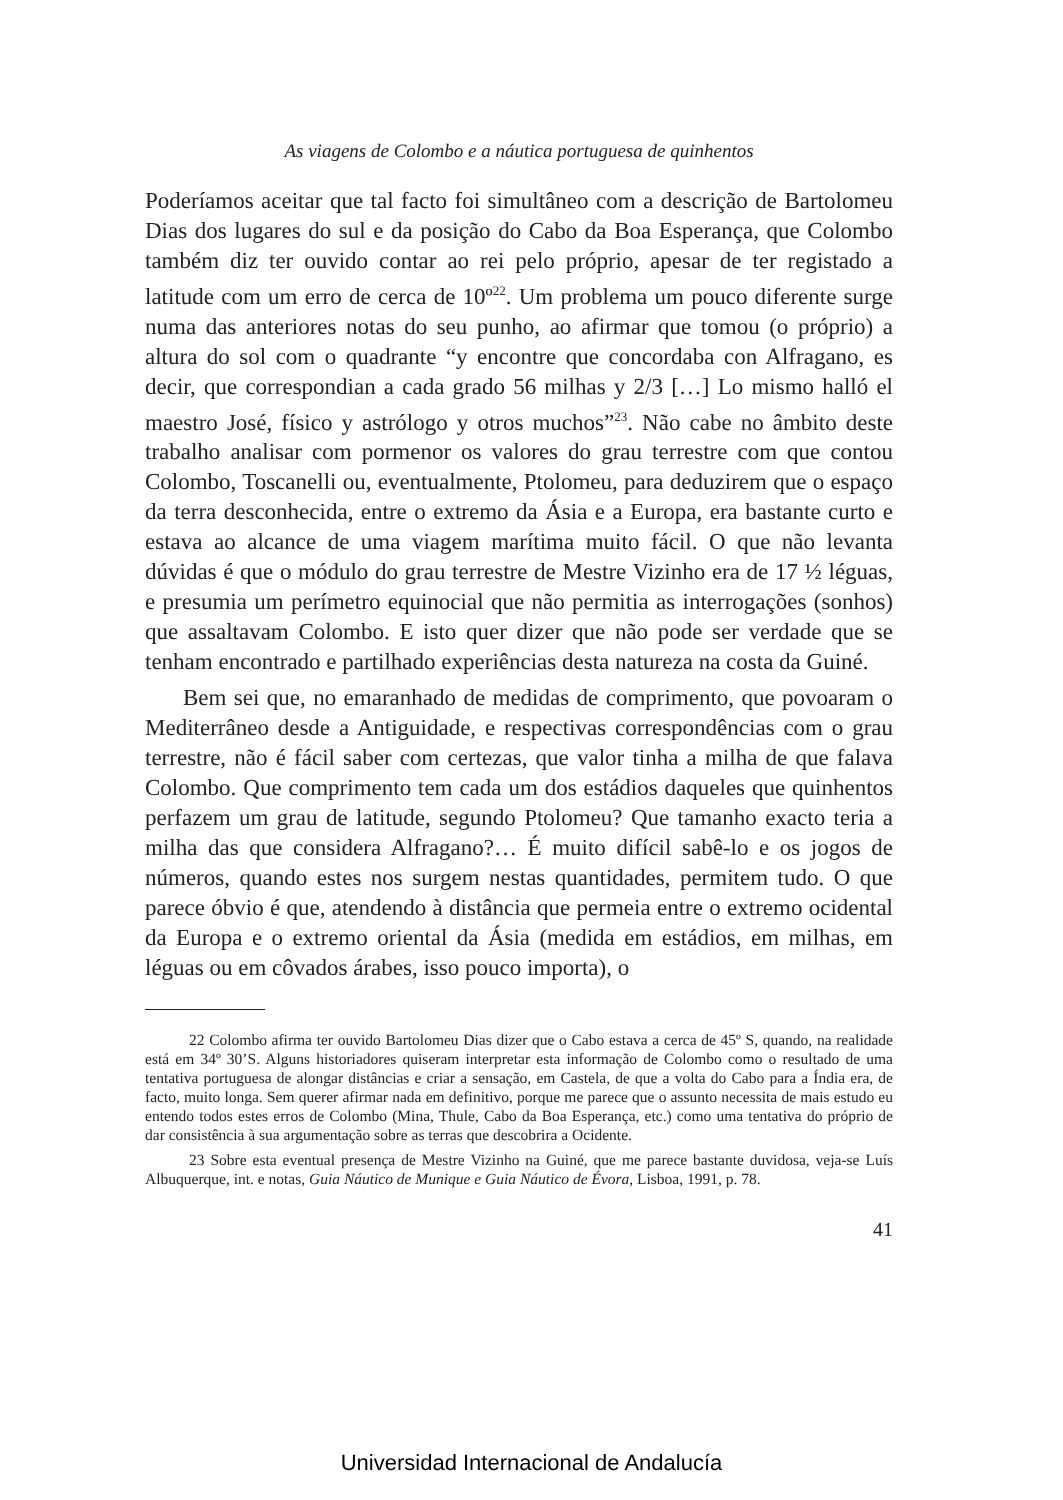As viagens de Colombo e a náutica portuguesa de quinhentos
Poderíamos aceitar que tal facto foi simultâneo com a descrição de Bartolomeu Dias dos lugares do sul e da posição do Cabo da Boa Esperança, que Colombo também diz ter ouvido contar ao rei pelo próprio, apesar de ter registado a latitude com um erro de cerca de 10º<sup>22</sup>. Um problema um pouco diferente surge numa das anteriores notas do seu punho, ao afirmar que tomou (o próprio) a altura do sol com o quadrante “y encontre que concordaba con Alfragano, es decir, que correspondian a cada grado 56 milhas y 2/3 […] Lo mismo halló el maestro José, físico y astrólogo y otros muchos”<sup>23</sup>. Não cabe no âmbito deste trabalho analisar com pormenor os valores do grau terrestre com que contou Colombo, Toscanelli ou, eventualmente, Ptolomeu, para deduzirem que o espaço da terra desconhecida, entre o extremo da Ásia e a Europa, era bastante curto e estava ao alcance de uma viagem marítima muito fácil. O que não levanta dúvidas é que o módulo do grau terrestre de Mestre Vizinho era de 17 ½ léguas, e presumia um perímetro equinocial que não permitia as interrogações (sonhos) que assaltavam Colombo. E isto quer dizer que não pode ser verdade que se tenham encontrado e partilhado experiências desta natureza na costa da Guiné.
Bem sei que, no emaranhado de medidas de comprimento, que povoaram o Mediterrâneo desde a Antiguidade, e respectivas correspondências com o grau terrestre, não é fácil saber com certezas, que valor tinha a milha de que falava Colombo. Que comprimento tem cada um dos estádios daqueles que quinhentos perfazem um grau de latitude, segundo Ptolomeu? Que tamanho exacto teria a milha das que considera Alfragano?… É muito difícil sabê-lo e os jogos de números, quando estes nos surgem nestas quantidades, permitem tudo. O que parece óbvio é que, atendendo à distância que permeia entre o extremo ocidental da Europa e o extremo oriental da Ásia (medida em estádios, em milhas, em léguas ou em côvados árabes, isso pouco importa), o
22 Colombo afirma ter ouvido Bartolomeu Dias dizer que o Cabo estava a cerca de 45º S, quando, na realidade está em 34º 30’S. Alguns historiadores quiseram interpretar esta informação de Colombo como o resultado de uma tentativa portuguesa de alongar distâncias e criar a sensação, em Castela, de que a volta do Cabo para a Índia era, de facto, muito longa. Sem querer afirmar nada em definitivo, porque me parece que o assunto necessita de mais estudo eu entendo todos estes erros de Colombo (Mina, Thule, Cabo da Boa Esperança, etc.) como uma tentativa do próprio de dar consistência à sua argumentação sobre as terras que descobrira a Ocidente.
23 Sobre esta eventual presença de Mestre Vizinho na Guiné, que me parece bastante duvidosa, veja-se Luís Albuquerque, int. e notas, Guia Náutico de Munique e Guia Náutico de Évora, Lisboa, 1991, p. 78.
41
Universidad Internacional de Andalucía